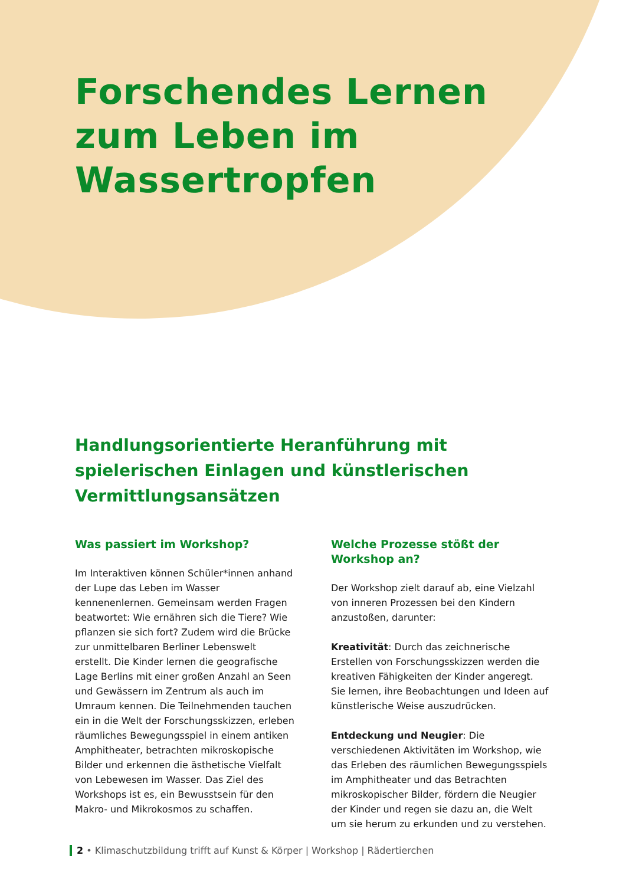Forschendes Lernen
zum Leben im
Wassertropfen
Handlungsorientierte Heranführung mit spielerischen Einlagen und künstlerischen Vermittlungsansätzen
Was passiert im Workshop?
Im Interaktiven können Schüler*innen anhand der Lupe das Leben im Wasser kennenenlernen. Gemeinsam werden Fragen beatwortet: Wie ernähren sich die Tiere? Wie pflanzen sie sich fort? Zudem wird die Brücke zur unmittelbaren Berliner Lebenswelt erstellt. Die Kinder lernen die geografische Lage Berlins mit einer großen Anzahl an Seen und Gewässern im Zentrum als auch im Umraum kennen. Die Teilnehmenden tauchen ein in die Welt der Forschungsskizzen, erleben räumliches Bewegungsspiel in einem antiken Amphitheater, betrachten mikroskopische Bilder und erkennen die ästhetische Vielfalt von Lebewesen im Wasser. Das Ziel des Workshops ist es, ein Bewusstsein für den Makro- und Mikrokosmos zu schaffen.
Welche Prozesse stößt der Workshop an?
Der Workshop zielt darauf ab, eine Vielzahl von inneren Prozessen bei den Kindern anzustoßen, darunter:
Kreativität: Durch das zeichnerische Erstellen von Forschungsskizzen werden die kreativen Fähigkeiten der Kinder angeregt. Sie lernen, ihre Beobachtungen und Ideen auf künstlerische Weise auszudrücken.
Entdeckung und Neugier: Die verschiedenen Aktivitäten im Workshop, wie das Erleben des räumlichen Bewegungsspiels im Amphitheater und das Betrachten mikroskopischer Bilder, fördern die Neugier der Kinder und regen sie dazu an, die Welt um sie herum zu erkunden und zu verstehen.
2 • Klimaschutzbildung trifft auf Kunst & Körper | Workshop | Rädertierchen